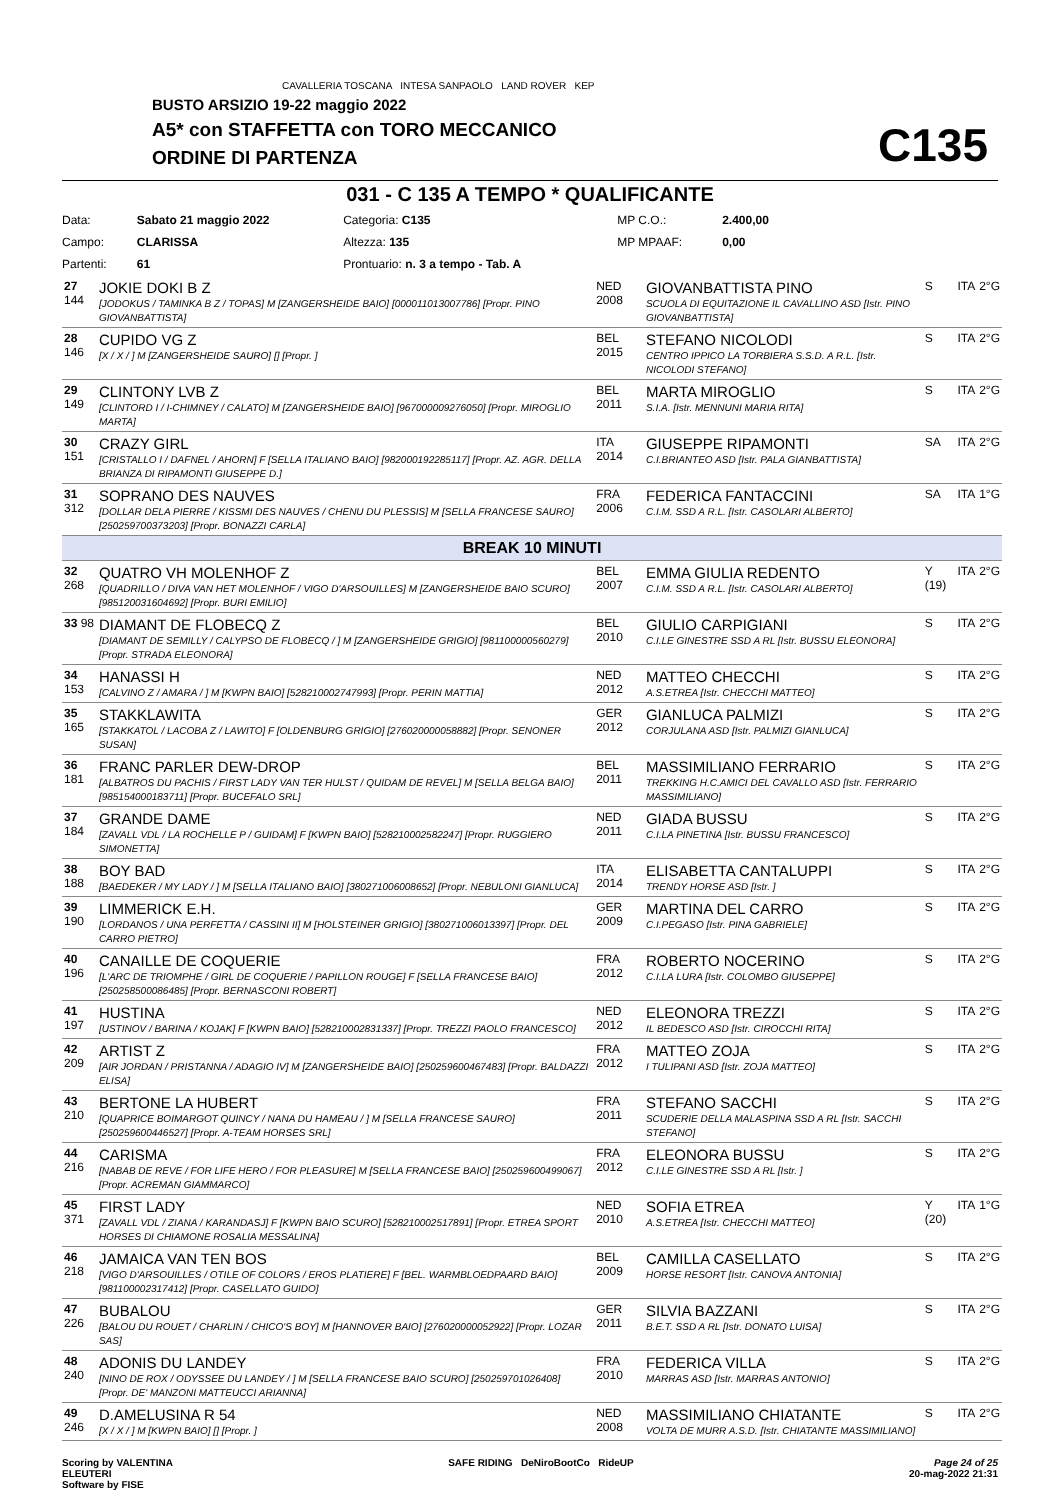CAVALLERIA TOSCANA INTESA SANPAOLO LAND ROVER KEP
BUSTO ARSIZIO 19-22 maggio 2022
A5* con STAFFETTA con TORO MECCANICO
ORDINE DI PARTENZA
C135
031 - C 135 A TEMPO * QUALIFICANTE
| Data: | Sabato 21 maggio 2022 | Categoria: C135 | MP C.O.: | 2.400,00 |
| Campo: | CLARISSA | Altezza: 135 | MP MPAAF: | 0,00 |
| Partenti: | 61 | Prontuario: n. 3 a tempo - Tab. A | | |
| 27 144 | JOKIE DOKI B Z [JODOKUS / TAMINKA B Z / TOPAS] M [ZANGERSHEIDE BAIO] [000011013007786] [Propr. PINO GIOVANBATTISTA] | NED 2008 | GIOVANBATTISTA PINO SCUOLA DI EQUITAZIONE IL CAVALLINO ASD [Istr. PINO GIOVANBATTISTA] | S | ITA | 2°G |
| 28 146 | CUPIDO VG Z [X / X / ] M [ZANGERSHEIDE SAURO] [] [Propr. ] | BEL 2015 | STEFANO NICOLODI CENTRO IPPICO LA TORBIERA S.S.D. A R.L. [Istr. NICOLODI STEFANO] | S | ITA | 2°G |
| 29 149 | CLINTONY LVB Z [CLINTORD I / I-CHIMNEY / CALATO] M [ZANGERSHEIDE BAIO] [967000009276050] [Propr. MIROGLIO MARTA] | BEL 2011 | MARTA MIROGLIO S.I.A. [Istr. MENNUNI MARIA RITA] | S | ITA | 2°G |
| 30 151 | CRAZY GIRL [CRISTALLO I / DAFNEL / AHORN] F [SELLA ITALIANO BAIO] [982000192285117] [Propr. AZ. AGR. DELLA BRIANZA DI RIPAMONTI GIUSEPPE D.] | ITA 2014 | GIUSEPPE RIPAMONTI C.I.BRIANTEO ASD [Istr. PALA GIANBATTISTA] | SA | ITA | 2°G |
| 31 312 | SOPRANO DES NAUVES [DOLLAR DELA PIERRE / KISSMI DES NAUVES / CHENU DU PLESSIS] M [SELLA FRANCESE SAURO] [250259700373203] [Propr. BONAZZI CARLA] | FRA 2006 | FEDERICA FANTACCINI C.I.M. SSD A R.L. [Istr. CASOLARI ALBERTO] | SA | ITA | 1°G |
| BREAK 10 MINUTI | | | | | | |
| 32 268 | QUATRO VH MOLENHOF Z [QUADRILLO / DIVA VAN HET MOLENHOF / VIGO D'ARSOUILLES] M [ZANGERSHEIDE BAIO SCURO] [985120031604692] [Propr. BURI EMILIO] | BEL 2007 | EMMA GIULIA REDENTO C.I.M. SSD A R.L. [Istr. CASOLARI ALBERTO] | Y (19) | ITA | 2°G |
| 33 98 | DIAMANT DE FLOBECQ Z [DIAMANT DE SEMILLY / CALYPSO DE FLOBECQ / ] M [ZANGERSHEIDE GRIGIO] [981100000560279] [Propr. STRADA ELEONORA] | BEL 2010 | GIULIO CARPIGIANI C.I.LE GINESTRE SSD A RL [Istr. BUSSU ELEONORA] | S | ITA | 2°G |
| 34 153 | HANASSI H [CALVINO Z / AMARA / ] M [KWPN BAIO] [528210002747993] [Propr. PERIN MATTIA] | NED 2012 | MATTEO CHECCHI A.S.ETREA [Istr. CHECCHI MATTEO] | S | ITA | 2°G |
| 35 165 | STAKKLAWITA [STAKKATOL / LACOBA Z / LAWITO] F [OLDENBURG GRIGIO] [276020000058882] [Propr. SENONER SUSAN] | GER 2012 | GIANLUCA PALMIZI CORJULANA ASD [Istr. PALMIZI GIANLUCA] | S | ITA | 2°G |
| 36 181 | FRANC PARLER DEW-DROP [ALBATROS DU PACHIS / FIRST LADY VAN TER HULST / QUIDAM DE REVEL] M [SELLA BELGA BAIO] [985154000183711] [Propr. BUCEFALO SRL] | BEL 2011 | MASSIMILIANO FERRARIO TREKKING H.C.AMICI DEL CAVALLO ASD [Istr. FERRARIO MASSIMILIANO] | S | ITA | 2°G |
| 37 184 | GRANDE DAME [ZAVALL VDL / LA ROCHELLE P / GUIDAM] F [KWPN BAIO] [528210002582247] [Propr. RUGGIERO SIMONETTA] | NED 2011 | GIADA BUSSU C.I.LA PINETINA [Istr. BUSSU FRANCESCO] | S | ITA | 2°G |
| 38 188 | BOY BAD [BAEDEKER / MY LADY / ] M [SELLA ITALIANO BAIO] [380271006008652] [Propr. NEBULONI GIANLUCA] | ITA 2014 | ELISABETTA CANTALUPPI TRENDY HORSE ASD [Istr. ] | S | ITA | 2°G |
| 39 190 | LIMMERICK E.H. [LORDANOS / UNA PERFETTA / CASSINI II] M [HOLSTEINER GRIGIO] [380271006013397] [Propr. DEL CARRO PIETRO] | GER 2009 | MARTINA DEL CARRO C.I.PEGASO [Istr. PINA GABRIELE] | S | ITA | 2°G |
| 40 196 | CANAILLE DE COQUERIE [L'ARC DE TRIOMPHE / GIRL DE COQUERIE / PAPILLON ROUGE] F [SELLA FRANCESE BAIO] [250258500086485] [Propr. BERNASCONI ROBERT] | FRA 2012 | ROBERTO NOCERINO C.I.LA LURA [Istr. COLOMBO GIUSEPPE] | S | ITA | 2°G |
| 41 197 | HUSTINA [USTINOV / BARINA / KOJAK] F [KWPN BAIO] [528210002831337] [Propr. TREZZI PAOLO FRANCESCO] | NED 2012 | ELEONORA TREZZI IL BEDESCO ASD [Istr. CIROCCHI RITA] | S | ITA | 2°G |
| 42 209 | ARTIST Z [AIR JORDAN / PRISTANNA / ADAGIO IV] M [ZANGERSHEIDE BAIO] [250259600467483] [Propr. BALDAZZI ELISA] | FRA 2012 | MATTEO ZOJA I TULIPANI ASD [Istr. ZOJA MATTEO] | S | ITA | 2°G |
| 43 210 | BERTONE LA HUBERT [QUAPRICE BOIMARGOT QUINCY / NANA DU HAMEAU / ] M [SELLA FRANCESE SAURO] [250259600446527] [Propr. A-TEAM HORSES SRL] | FRA 2011 | STEFANO SACCHI SCUDERIE DELLA MALASPINA SSD A RL [Istr. SACCHI STEFANO] | S | ITA | 2°G |
| 44 216 | CARISMA [NABAB DE REVE / FOR LIFE HERO / FOR PLEASURE] M [SELLA FRANCESE BAIO] [250259600499067] [Propr. ACREMAN GIAMMARCO] | FRA 2012 | ELEONORA BUSSU C.I.LE GINESTRE SSD A RL [Istr. ] | S | ITA | 2°G |
| 45 371 | FIRST LADY [ZAVALL VDL / ZIANA / KARANDASJ] F [KWPN BAIO SCURO] [528210002517891] [Propr. ETREA SPORT HORSES DI CHIAMONE ROSALIA MESSALINA] | NED 2010 | SOFIA ETREA A.S.ETREA [Istr. CHECCHI MATTEO] | Y (20) | ITA | 1°G |
| 46 218 | JAMAICA VAN TEN BOS [VIGO D'ARSOUILLES / OTILE OF COLORS / EROS PLATIERE] F [BEL. WARMBLOEDPAARD BAIO] [981100002317412] [Propr. CASELLATO GUIDO] | BEL 2009 | CAMILLA CASELLATO HORSE RESORT [Istr. CANOVA ANTONIA] | S | ITA | 2°G |
| 47 226 | BUBALOU [BALOU DU ROUET / CHARLIN / CHICO'S BOY] M [HANNOVER BAIO] [276020000052922] [Propr. LOZAR SAS] | GER 2011 | SILVIA BAZZANI B.E.T. SSD A RL [Istr. DONATO LUISA] | S | ITA | 2°G |
| 48 240 | ADONIS DU LANDEY [NINO DE ROX / ODYSSEE DU LANDEY / ] M [SELLA FRANCESE BAIO SCURO] [250259701026408] [Propr. DE' MANZONI MATTEUCCI ARIANNA] | FRA 2010 | FEDERICA VILLA MARRAS ASD [Istr. MARRAS ANTONIO] | S | ITA | 2°G |
| 49 246 | D.AMELUSINA R 54 [X / X / ] M [KWPN BAIO] [] [Propr. ] | NED 2008 | MASSIMILIANO CHIATANTE VOLTA DE MURR A.S.D. [Istr. CHIATANTE MASSIMILIANO] | S | ITA | 2°G |
Scoring by VALENTINA
ELEUTERI
Software by FISE
SAFE RIDING DeNiroBootCo RideUP
Page 24 of 25
20-mag-2022 21:31